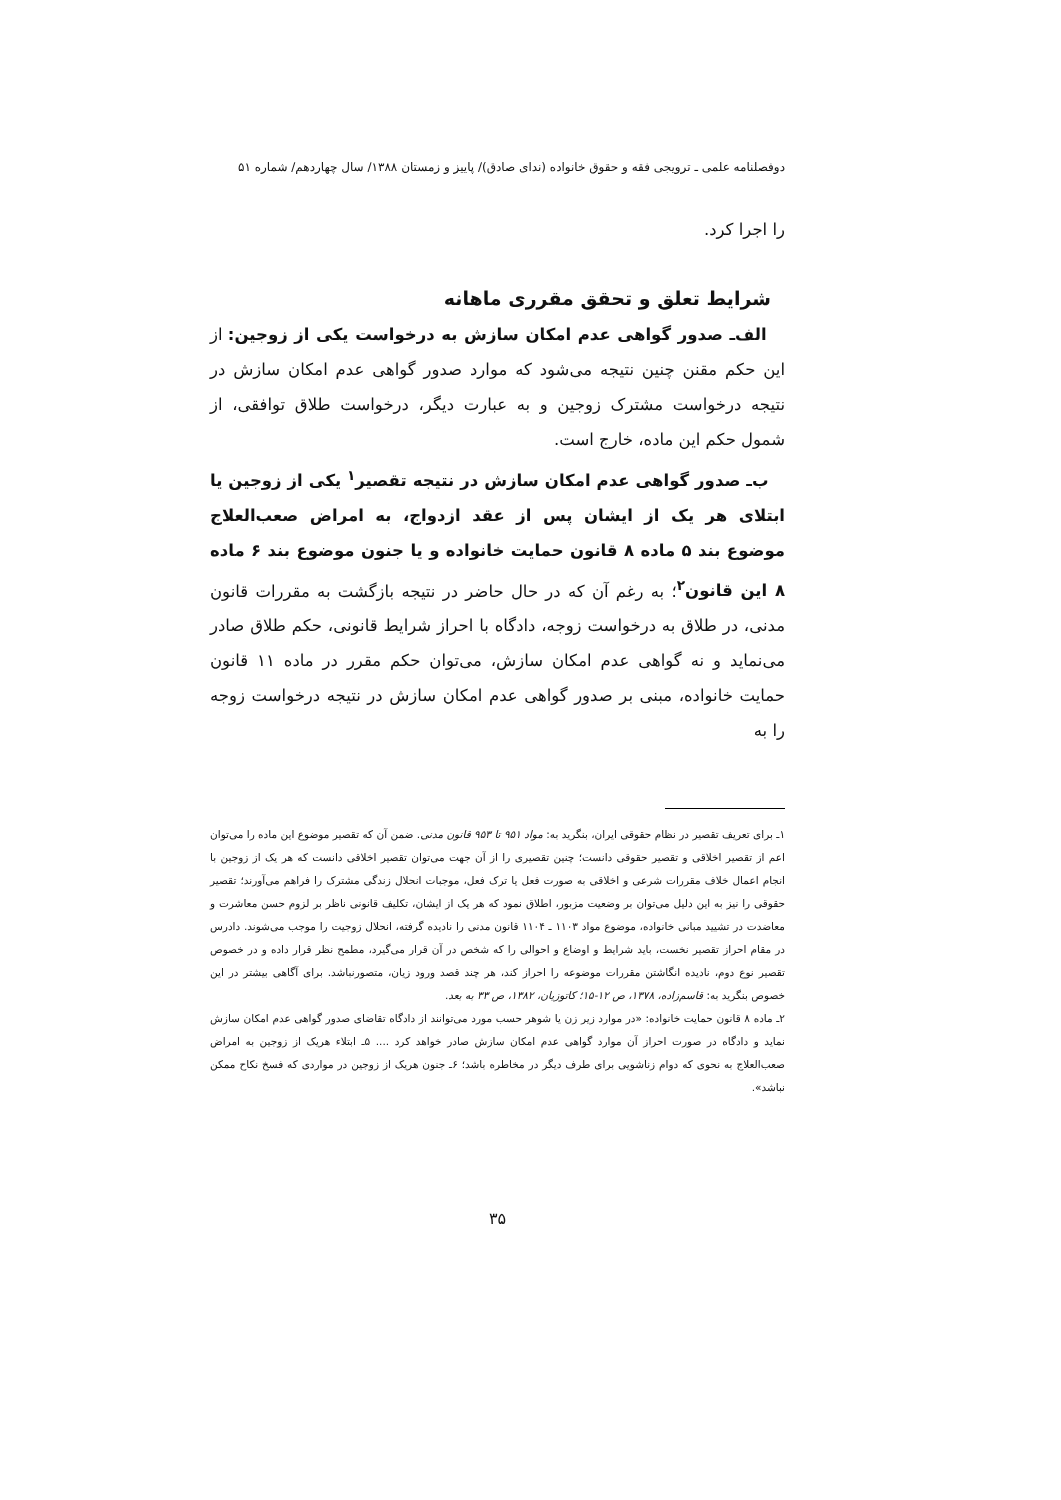دوفصلنامه علمی ـ ترویجی فقه و حقوق خانواده (ندای صادق)/ پاییز و زمستان ۱۳۸۸/ سال چهاردهم/ شماره ۵۱
را اجرا کرد.
شرایط تعلق و تحقق مقرری ماهانه
الف‌ـ صدور گواهی عدم امکان سازش به درخواست یکی از زوجین: از این حکم مقنن چنین نتیجه می‌شود که موارد صدور گواهی عدم امکان سازش در نتیجه درخواست مشترک زوجین و به عبارت دیگر، درخواست طلاق توافقی، از شمول حکم این ماده، خارج است.
ب‌ـ صدور گواهی عدم امکان سازش در نتیجه تقصیر<sup>۱</sup> یکی از زوجین یا ابتلای هر یک از ایشان پس از عقد ازدواج، به امراض صعب‌العلاج موضوع بند ۵ ماده ۸ قانون حمایت خانواده و یا جنون موضوع بند ۶ ماده ۸ این قانون<sup>۲</sup>؛ به رغم آن که در حال حاضر در نتیجه بازگشت به مقررات قانون مدنی، در طلاق به درخواست زوجه، دادگاه با احراز شرایط قانونی، حکم طلاق صادر می‌نماید و نه گواهی عدم امکان سازش، می‌توان حکم مقرر در ماده ۱۱ قانون حمایت خانواده، مبنی بر صدور گواهی عدم امکان سازش در نتیجه درخواست زوجه را به
۱ـ برای تعریف تقصیر در نظام حقوقی ایران، بنگرید به: مواد ۹۵۱ تا ۹۵۳ قانون مدنی. ضمن آن که تقصیر موضوع این ماده را می‌توان اعم از تقصیر اخلاقی و تقصیر حقوقی دانست؛ چنین تقصیری را از آن جهت می‌توان تقصیر اخلاقی دانست که هر یک از زوجین با انجام اعمال خلاف مقررات شرعی و اخلاقی به صورت فعل یا ترک فعل، موجبات انحلال زندگی مشترک را فراهم می‌آورند؛ تقصیر حقوقی را نیز به این دلیل می‌توان بر وضعیت مزبور، اطلاق نمود که هر یک از ایشان، تکلیف قانونی ناظر بر لزوم حسن معاشرت و معاضدت در تشیید مبانی خانواده، موضوع مواد ۱۱۰۳ ـ ۱۱۰۴ قانون مدنی را نادیده گرفته، انحلال زوجیت را موجب می‌شوند. دادرس در مقام احراز تقصیر نخست، باید شرایط و اوضاع و احوالی را که شخص در آن قرار می‌گیرد، مطمح نظر قرار داده و در خصوص تقصیر نوع دوم، نادیده انگاشتن مقررات موضوعه را احراز کند، هر چند قصد ورود زیان، متصورنباشد. برای آگاهی بیشتر در این خصوص بنگرید به: قاسم‌زاده، ۱۳۷۸، ص ۱۲-۱۵؛ کاتوزیان، ۱۳۸۲، ص ۳۳ به بعد.
۲ـ ماده ۸ قانون حمایت خانواده: «در موارد زیر زن یا شوهر حسب مورد می‌توانند از دادگاه تقاضای صدور گواهی عدم امکان سازش نماید و دادگاه در صورت احراز آن موارد گواهی عدم امکان سازش صادر خواهد کرد .... ۵ـ ابتلاء هریک از زوجین به امراض صعب‌العلاج به نحوی که دوام زناشویی برای طرف دیگر در مخاطره باشد؛ ۶ـ جنون هریک از زوجین در مواردی که فسخ نکاح ممکن نباشد».
۳۵